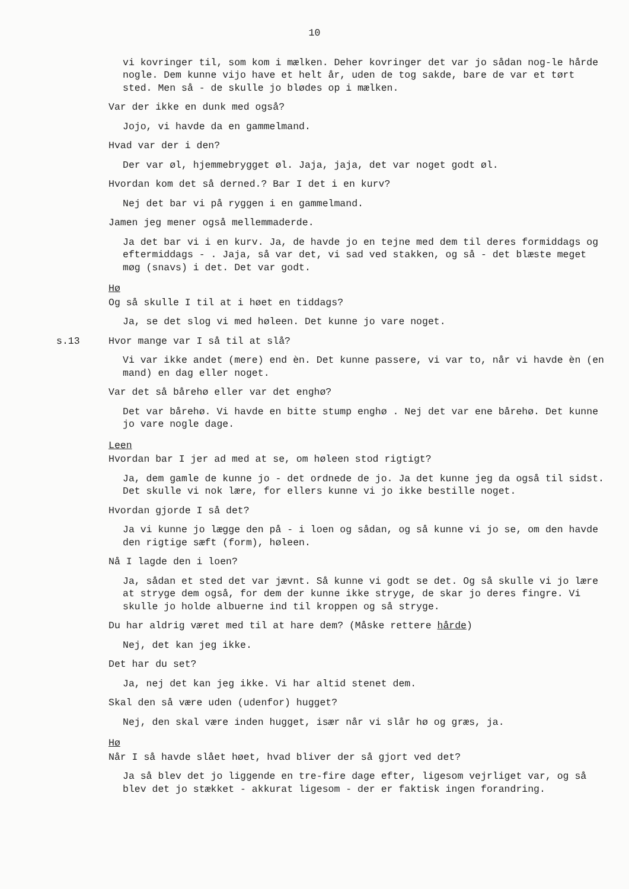10
vi kovringer til, som kom i mælken. Deher kovringer det var jo sådan nog-le hårde nogle. Dem kunne vijo have et helt år, uden de tog sakde, bare de var et tørt sted. Men så - de skulle jo blødes op i mælken.
Var der ikke en dunk med også?
Jojo, vi havde da en gammelmand.
Hvad var der i den?
Der var øl, hjemmebrygget øl. Jaja, jaja, det var noget godt øl.
Hvordan kom det så derned.? Bar I det i en kurv?
Nej det bar vi på ryggen i en gammelmand.
Jamen jeg mener også mellemmaderde.
Ja det bar vi i en kurv. Ja, de havde jo en tejne med dem til deres formiddags og eftermiddags - . Jaja, så var det, vi sad ved stakken, og så - det blæste meget møg (snavs) i det. Det var godt.
Hø
Og så skulle I til at i høet en tiddags?
Ja, se det slog vi med høleen. Det kunne jo vare noget.
s.13 Hvor mange var I så til at slå?
Vi var ikke andet (mere) end èn. Det kunne passere, vi var to, når vi havde èn (en mand) en dag eller noget.
Var det så bårehø eller var det enghø?
Det var bårehø. Vi havde en bitte stump enghø . Nej det var ene bårehø. Det kunne jo vare nogle dage.
Leen
Hvordan bar I jer ad med at se, om høleen stod rigtigt?
Ja, dem gamle de kunne jo - det ordnede de jo. Ja det kunne jeg da også til sidst. Det skulle vi nok lære, for ellers kunne vi jo ikke bestille noget.
Hvordan gjorde I så det?
Ja vi kunne jo lægge den på - i loen og sådan, og så kunne vi jo se, om den havde den rigtige sæft (form), høleen.
Nå I lagde den i loen?
Ja, sådan et sted det var jævnt. Så kunne vi godt se det. Og så skulle vi jo lære at stryge dem også, for dem der kunne ikke stryge, de skar jo deres fingre. Vi skulle jo holde albuerne ind til kroppen og så stryge.
Du har aldrig været med til at hare dem? (Måske rettere hårde)
Nej, det kan jeg ikke.
Det har du set?
Ja, nej det kan jeg ikke. Vi har altid stenet dem.
Skal den så være uden (udenfor) hugget?
Nej, den skal være inden hugget, især når vi slår hø og græs, ja.
Hø
Når I så havde slået høet, hvad bliver der så gjort ved det?
Ja så blev det jo liggende en tre-fire dage efter, ligesom vejrliget var, og så blev det jo stækket - akkurat ligesom - der er faktisk ingen forandring.